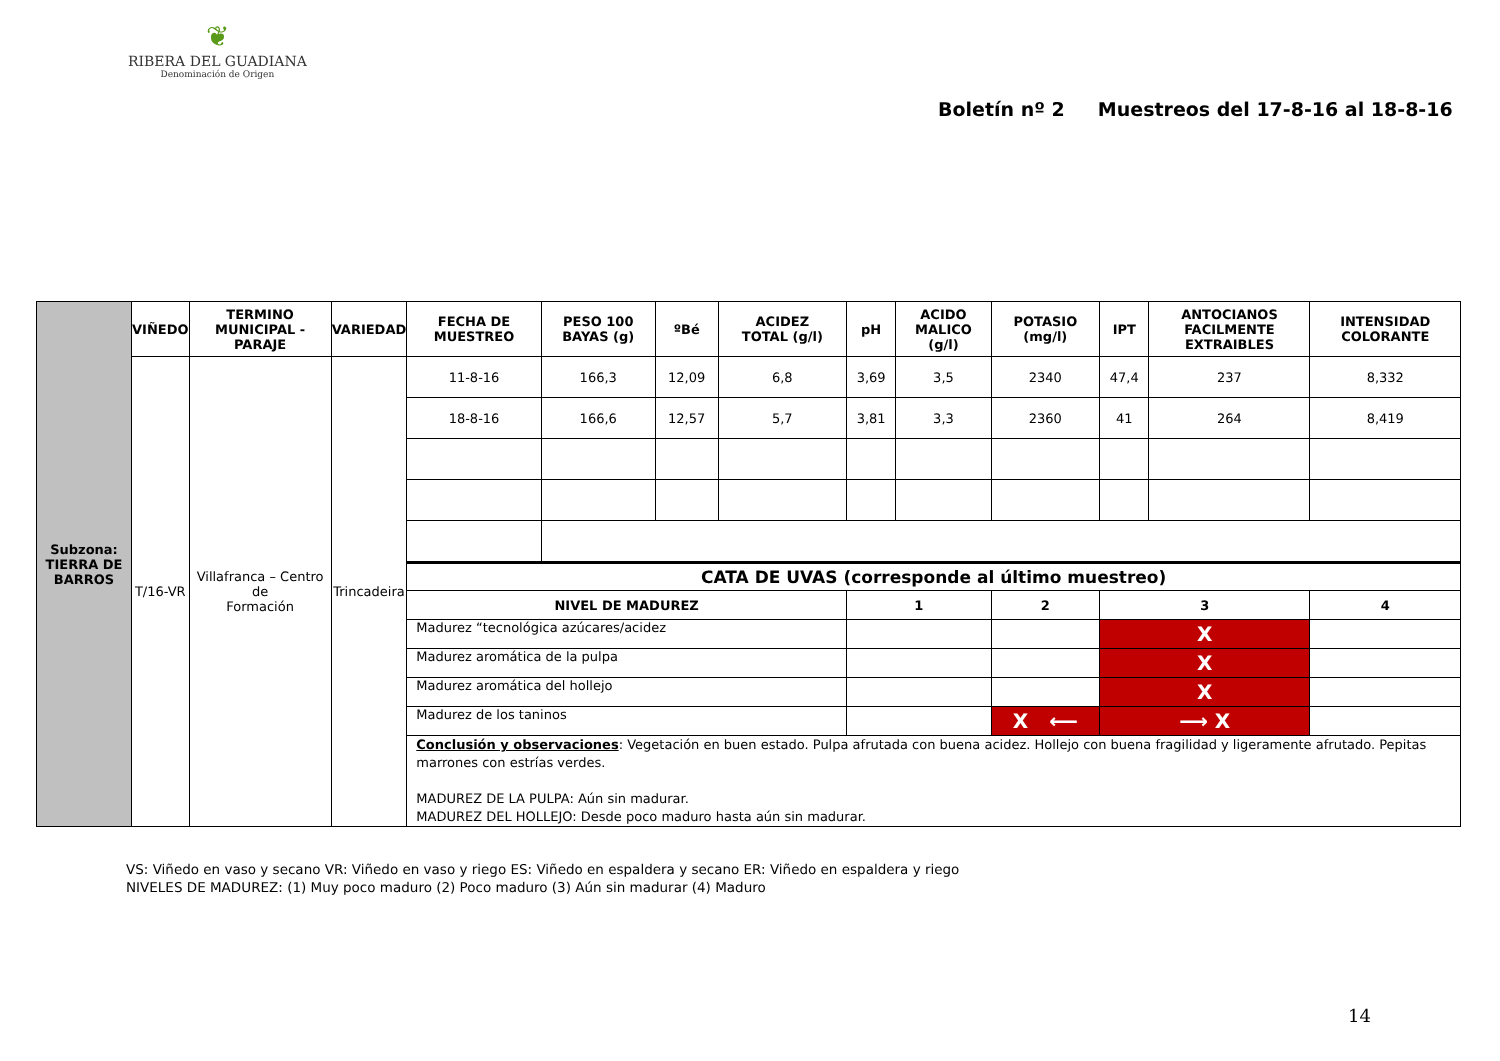❦
RIBERA DEL GUADIANA
Denominación de Origen
Boletín nº 2 Muestreos del 17-8-16 al 18-8-16
| Subzona: TIERRA DE BARROS | VIÑEDO | TERMINO MUNICIPAL - PARAJE | VARIEDAD | FECHA DE MUESTREO | PESO 100 BAYAS (g) | ºBé | ACIDEZ TOTAL (g/l) | pH | ACIDO MALICO (g/l) | POTASIO (mg/l) | IPT | ANTOCIANOS FACILMENTE EXTRAIBLES | INTENSIDAD COLORANTE |
| | T/16-VR | Villafranca – Centro de Formación | Trincadeira | 11-8-16 | 166,3 | 12,09 | 6,8 | 3,69 | 3,5 | 2340 | 47,4 | 237 | 8,332 |
| | | | | 18-8-16 | 166,6 | 12,57 | 5,7 | 3,81 | 3,3 | 2360 | 41 | 264 | 8,419 |
| | | | | CATA DE UVAS (corresponde al último muestreo) | | | | | | | | | |
| | | | | NIVEL DE MADUREZ | | | | 1 | | 2 | 3 | | 4 |
| | | | | Madurez “tecnológica azúcares/acidez | | | | | | | X | | |
| | | | | Madurez aromática de la pulpa | | | | | | | X | | |
| | | | | Madurez aromática del hollejo | | | | | | | X | | |
| | | | | Madurez de los taninos | | | | | | X ⟵ | ⟶ X | | |
| | | | | Conclusión y observaciones : Vegetación en buen estado. Pulpa afrutada con buena acidez. Hollejo con buena fragilidad y ligeramente afrutado. Pepitas marrones con estrías verdes. MADUREZ DE LA PULPA: Aún sin madurar. MADUREZ DEL HOLLEJO: Desde poco maduro hasta aún sin madurar. | | | | | | | | | |
VS: Viñedo en vaso y secano VR: Viñedo en vaso y riego ES: Viñedo en espaldera y secano ER: Viñedo en espaldera y riego
NIVELES DE MADUREZ: (1) Muy poco maduro (2) Poco maduro (3) Aún sin madurar (4) Maduro
14